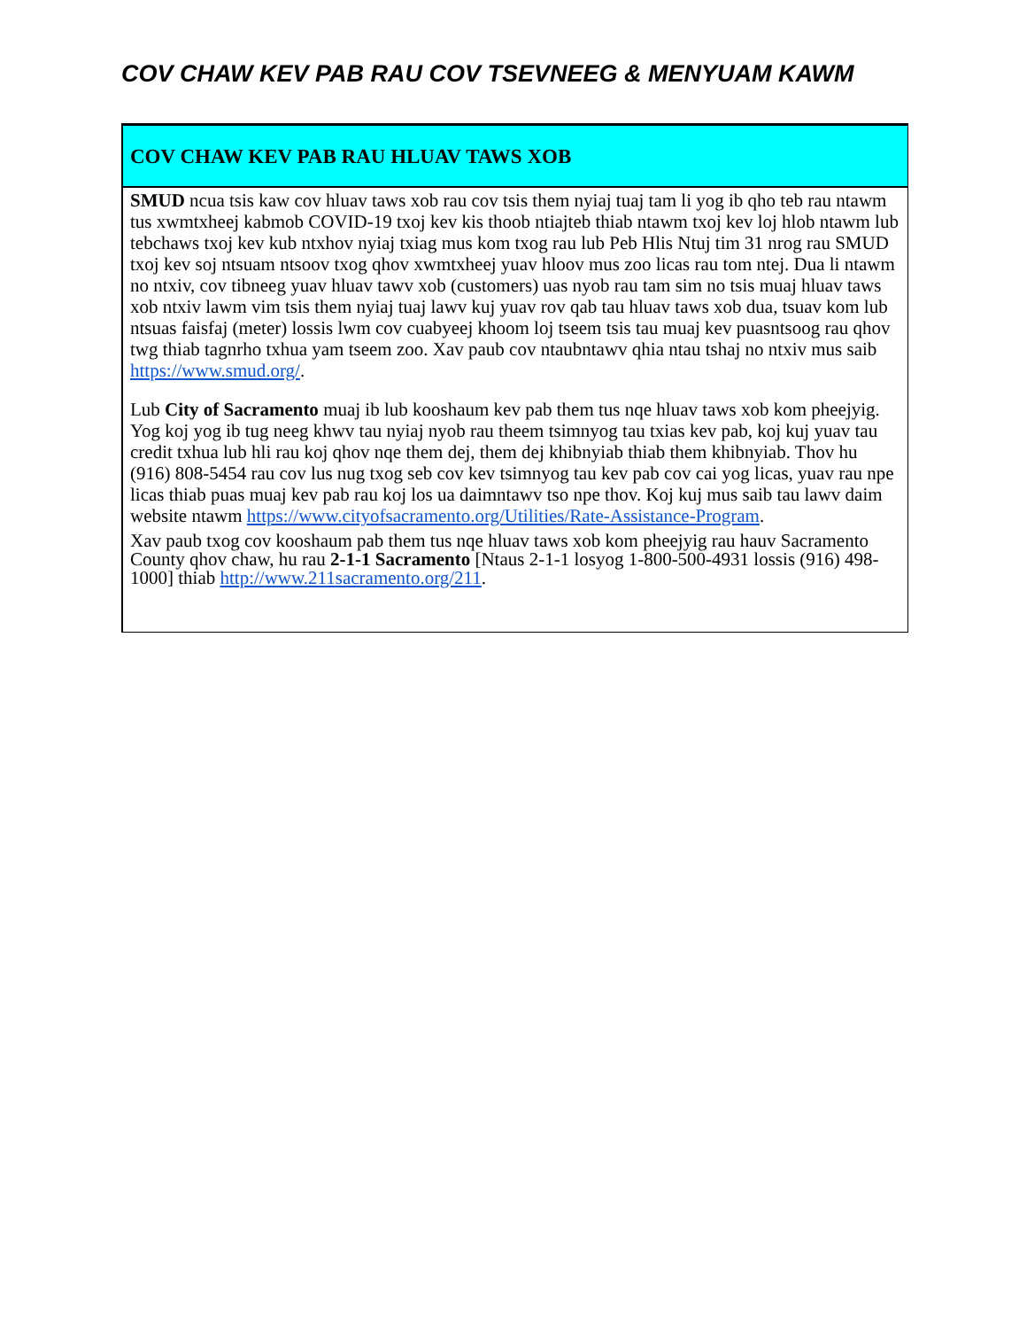COV CHAW KEV PAB RAU COV TSEVNEEG & MENYUAM KAWM
COV CHAW KEV PAB RAU HLUAV TAWS XOB
SMUD ncua tsis kaw cov hluav taws xob rau cov tsis them nyiaj tuaj tam li yog ib qho teb rau ntawm tus xwmtxheej kabmob COVID-19 txoj kev kis thoob ntiajteb thiab ntawm txoj kev loj hlob ntawm lub tebchaws txoj kev kub ntxhov nyiaj txiag mus kom txog rau lub Peb Hlis Ntuj tim 31 nrog rau SMUD txoj kev soj ntsuam ntsoov txog qhov xwmtxheej yuav hloov mus zoo licas rau tom ntej. Dua li ntawm no ntxiv, cov tibneeg yuav hluav tawv xob (customers) uas nyob rau tam sim no tsis muaj hluav taws xob ntxiv lawm vim tsis them nyiaj tuaj lawv kuj yuav rov qab tau hluav taws xob dua, tsuav kom lub ntsuas faisfaj (meter) lossis lwm cov cuabyeej khoom loj tseem tsis tau muaj kev puasntsoog rau qhov twg thiab tagnrho txhua yam tseem zoo. Xav paub cov ntaubntawv qhia ntau tshaj no ntxiv mus saib https://www.smud.org/.
Lub City of Sacramento muaj ib lub kooshaum kev pab them tus nqe hluav taws xob kom pheejyig. Yog koj yog ib tug neeg khwv tau nyiaj nyob rau theem tsimnyog tau txias kev pab, koj kuj yuav tau credit txhua lub hli rau koj qhov nqe them dej, them dej khibnyiab thiab them khibnyiab. Thov hu (916) 808-5454 rau cov lus nug txog seb cov kev tsimnyog tau kev pab cov cai yog licas, yuav rau npe licas thiab puas muaj kev pab rau koj los ua daimntawv tso npe thov. Koj kuj mus saib tau lawv daim website ntawm https://www.cityofsacramento.org/Utilities/Rate-Assistance-Program.
Xav paub txog cov kooshaum pab them tus nqe hluav taws xob kom pheejyig rau hauv Sacramento County qhov chaw, hu rau 2-1-1 Sacramento [Ntaus 2-1-1 losyog 1-800-500-4931 lossis (916) 498-1000] thiab http://www.211sacramento.org/211.